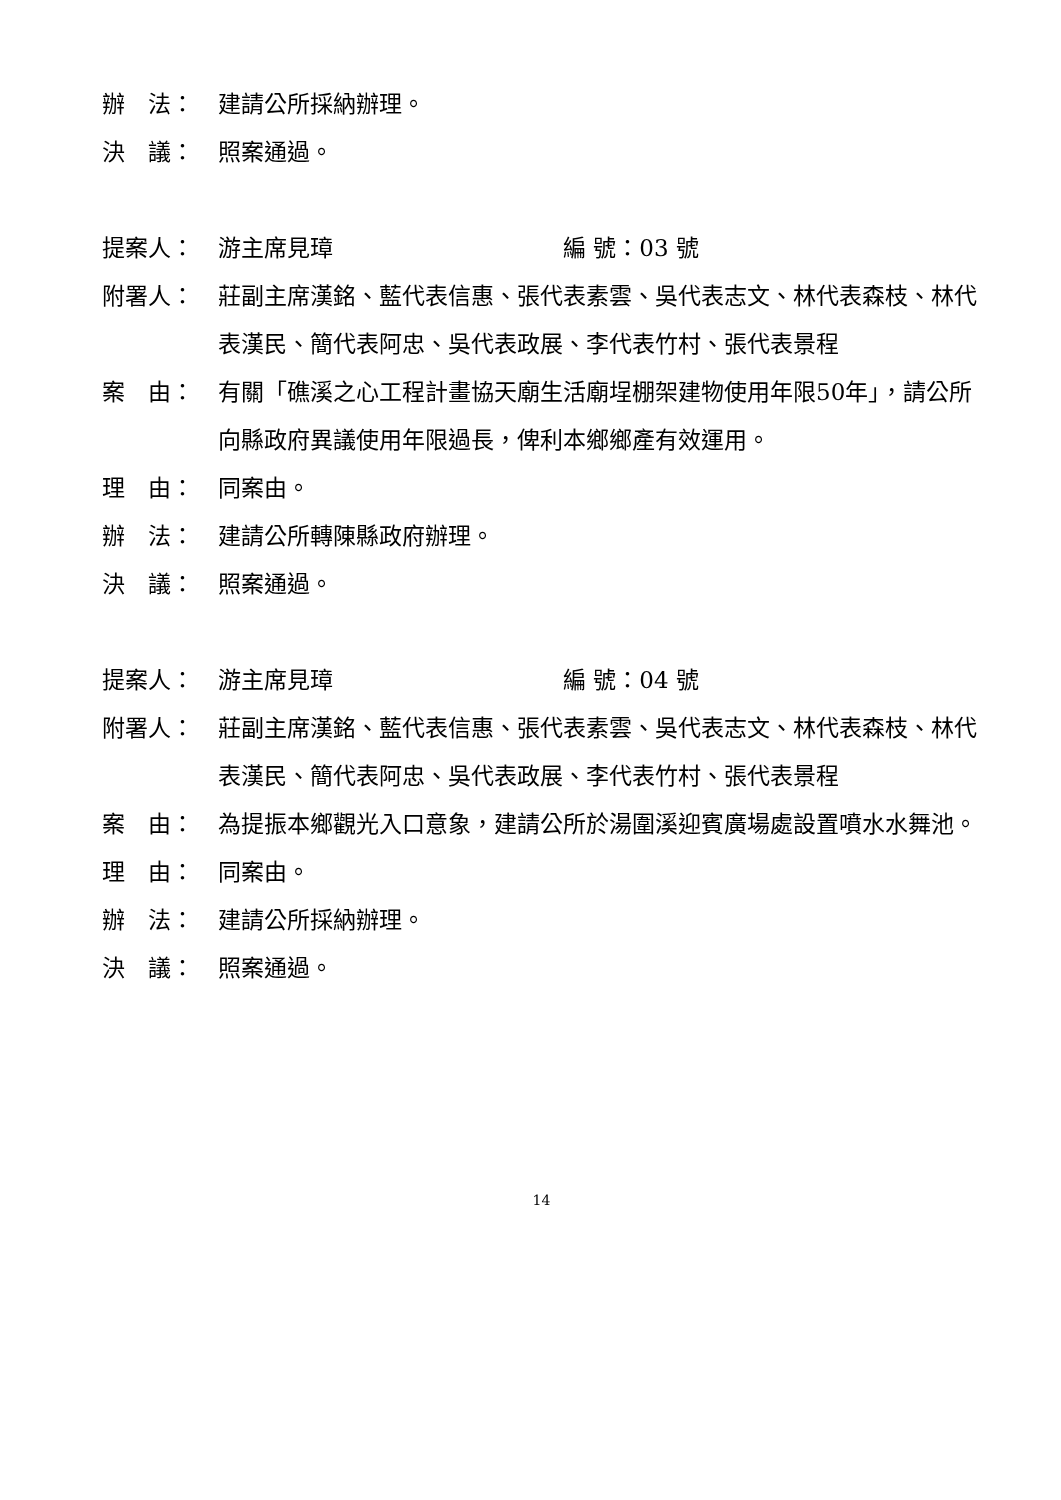辦　法： 建請公所採納辦理。
決　議： 照案通過。
提案人： 游主席見璋 編 號：03 號
附署人： 莊副主席漢銘、藍代表信惠、張代表素雲、吳代表志文、林代表森枝、林代表漢民、簡代表阿忠、吳代表政展、李代表竹村、張代表景程
案　由： 有關「礁溪之心工程計畫協天廟生活廟埕棚架建物使用年限50年」，請公所向縣政府異議使用年限過長，俾利本鄉鄉產有效運用。
理　由： 同案由。
辦　法： 建請公所轉陳縣政府辦理。
決　議： 照案通過。
提案人： 游主席見璋 編 號：04 號
附署人： 莊副主席漢銘、藍代表信惠、張代表素雲、吳代表志文、林代表森枝、林代表漢民、簡代表阿忠、吳代表政展、李代表竹村、張代表景程
案　由： 為提振本鄉觀光入口意象，建請公所於湯圍溪迎賓廣場處設置噴水水舞池。
理　由： 同案由。
辦　法： 建請公所採納辦理。
決　議： 照案通過。
14